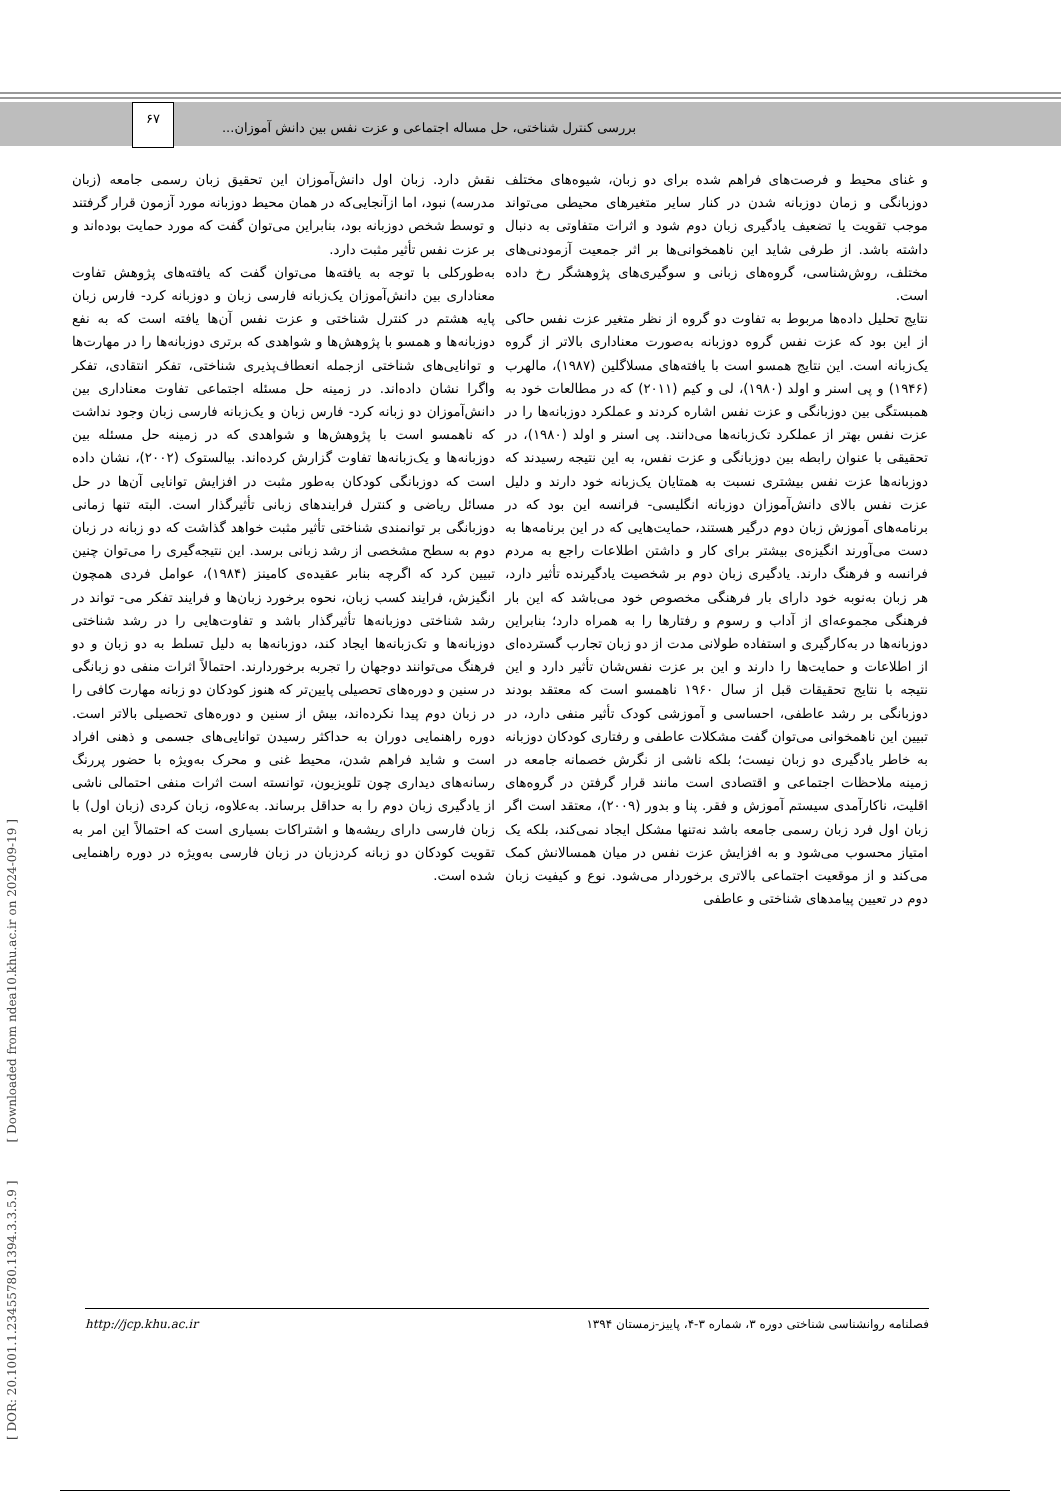بررسی کنترل شناختی، حل مساله اجتماعی و عزت نفس بین دانش آموزان...
۶۷
و غنای محیط و فرصت‌های فراهم شده برای دو زبان، شیوه‌های مختلف دوزبانگی و زمان دوزبانه شدن در کنار سایر متغیرهای محیطی می‌تواند موجب تقویت یا تضعیف یادگیری زبان دوم شود و اثرات متفاوتی به دنبال داشته باشد. از طرفی شاید این ناهمخوانی‌ها بر اثر جمعیت آزمودنی‌های مختلف، روش‌شناسی، گروه‌های زبانی و سوگیری‌های پژوهشگر رخ داده است.
نتایج تحلیل داده‌ها مربوط به تفاوت دو گروه از نظر متغیر عزت نفس حاکی از این بود که عزت نفس گروه دوزبانه به‌صورت معناداری بالاتر از گروه یک‌زبانه است. این نتایج همسو است با یافته‌های مسلاگلین (۱۹۸۷)، مالهرب (۱۹۴۶) و پی اسنر و اولد (۱۹۸۰)، لی و کیم (۲۰۱۱) که در مطالعات خود به همبستگی بین دوزبانگی و عزت نفس اشاره کردند و عملکرد دوزبانه‌ها را در عزت نفس بهتر از عملکرد تک‌زبانه‌ها می‌دانند. پی اسنر و اولد (۱۹۸۰)، در تحقیقی با عنوان رابطه بین دوزبانگی و عزت نفس، به این نتیجه رسیدند که دوزبانه‌ها عزت نفس بیشتری نسبت به همتایان یک‌زبانه خود دارند و دلیل عزت نفس بالای دانش‌آموزان دوزبانه انگلیسی- فرانسه این بود که در برنامه‌های آموزش زبان دوم درگیر هستند، حمایت‌هایی که در این برنامه‌ها به دست می‌آورند انگیزه‌ی بیشتر برای کار و داشتن اطلاعات راجع به مردم فرانسه و فرهنگ دارند. یادگیری زبان دوم بر شخصیت یادگیرنده تأثیر دارد، هر زبان به‌نوبه خود دارای بار فرهنگی مخصوص خود می‌باشد که این بار فرهنگی مجموعه‌ای از آداب و رسوم و رفتارها را به همراه دارد؛ بنابراین دوزبانه‌ها در به‌کارگیری و استفاده طولانی مدت از دو زبان تجارب گسترده‌ای از اطلاعات و حمایت‌ها را دارند و این بر عزت نفس‌شان تأثیر دارد و این نتیجه با نتایج تحقیقات قبل از سال ۱۹۶۰ ناهمسو است که معتقد بودند دوزبانگی بر رشد عاطفی، احساسی و آموزشی کودک تأثیر منفی دارد، در تبیین این ناهمخوانی می‌توان گفت مشکلات عاطفی و رفتاری کودکان دوزبانه به خاطر یادگیری دو زبان نیست؛ بلکه ناشی از نگرش خصمانه جامعه در زمینه ملاحظات اجتماعی و اقتصادی است مانند قرار گرفتن در گروه‌های اقلیت، ناکارآمدی سیستم آموزش و فقر. پنا و بدور (۲۰۰۹)، معتقد است اگر زبان اول فرد زبان رسمی جامعه باشد نه‌تنها مشکل ایجاد نمی‌کند، بلکه یک امتیاز محسوب می‌شود و به افزایش عزت نفس در میان همسالانش کمک می‌کند و از موقعیت اجتماعی بالاتری برخوردار می‌شود. نوع و کیفیت زبان دوم در تعیین پیامدهای شناختی و عاطفی
نقش دارد. زبان اول دانش‌آموزان این تحقیق زبان رسمی جامعه (زبان مدرسه) نبود، اما ازآنجایی‌که در همان محیط دوزبانه مورد آزمون قرار گرفتند و توسط شخص دوزبانه بود، بنابراین می‌توان گفت که مورد حمایت بوده‌اند و بر عزت نفس تأثیر مثبت دارد.
به‌طورکلی با توجه به یافته‌ها می‌توان گفت که یافته‌های پژوهش تفاوت معناداری بین دانش‌آموزان یک‌زبانه فارسی زبان و دوزبانه کرد- فارس زبان پایه هشتم در کنترل شناختی و عزت نفس آن‌ها یافته است که به نفع دوزبانه‌ها و همسو با پژوهش‌ها و شواهدی که برتری دوزبانه‌ها را در مهارت‌ها و توانایی‌های شناختی ازجمله انعطاف‌پذیری شناختی، تفکر انتقادی، تفکر واگرا نشان داده‌اند. در زمینه حل مسئله اجتماعی تفاوت معناداری بین دانش‌آموزان دو زبانه کرد- فارس زبان و یک‌زبانه فارسی زبان وجود نداشت که ناهمسو است با پژوهش‌ها و شواهدی که در زمینه حل مسئله بین دوزبانه‌ها و یک‌زبانه‌ها تفاوت گزارش کرده‌اند. بیالستوک (۲۰۰۲)، نشان داده است که دوزبانگی کودکان به‌طور مثبت در افزایش توانایی آن‌ها در حل مسائل ریاضی و کنترل فرایندهای زبانی تأثیرگذار است. البته تنها زمانی دوزبانگی بر توانمندی شناختی تأثیر مثبت خواهد گذاشت که دو زبانه در زبان دوم به سطح مشخصی از رشد زبانی برسد. این نتیجه‌گیری را می‌توان چنین تبیین کرد که اگرچه بنابر عقیده‌ی کامینز (۱۹۸۴)، عوامل فردی همچون انگیزش، فرایند کسب زبان، نحوه برخورد زبان‌ها و فرایند تفکر می- تواند در رشد شناختی دوزبانه‌ها تأثیرگذار باشد و تفاوت‌هایی را در رشد شناختی دوزبانه‌ها و تک‌زبانه‌ها ایجاد کند، دوزبانه‌ها به دلیل تسلط به دو زبان و دو فرهنگ می‌توانند دوجهان را تجربه برخوردارند. احتمالاً اثرات منفی دو زبانگی در سنین و دوره‌های تحصیلی پایین‌تر که هنوز کودکان دو زبانه مهارت کافی را در زبان دوم پیدا نکرده‌اند، بیش از سنین و دوره‌های تحصیلی بالاتر است. دوره راهنمایی دوران به حداکثر رسیدن توانایی‌های جسمی و ذهنی افراد است و شاید فراهم شدن، محیط غنی و محرک به‌ویژه با حضور پررنگ رسانه‌های دیداری چون تلویزیون، توانسته است اثرات منفی احتمالی ناشی از یادگیری زبان دوم را به حداقل برساند. به‌علاوه، زبان کردی (زبان اول) با زبان فارسی دارای ریشه‌ها و اشتراکات بسیاری است که احتمالاً این امر به تقویت کودکان دو زبانه کردزبان در زبان فارسی به‌ویژه در دوره راهنمایی شده است.
http://jcp.khu.ac.ir فصلنامه روانشناسی شناختی دوره ۳، شماره ۳-۴، پاییز-زمستان ۱۳۹۴
[ DOR: 20.1001.1.23455780.1394.3.3.5.9 ] [ Downloaded from ndea10.khu.ac.ir on 2024-09-19 ]